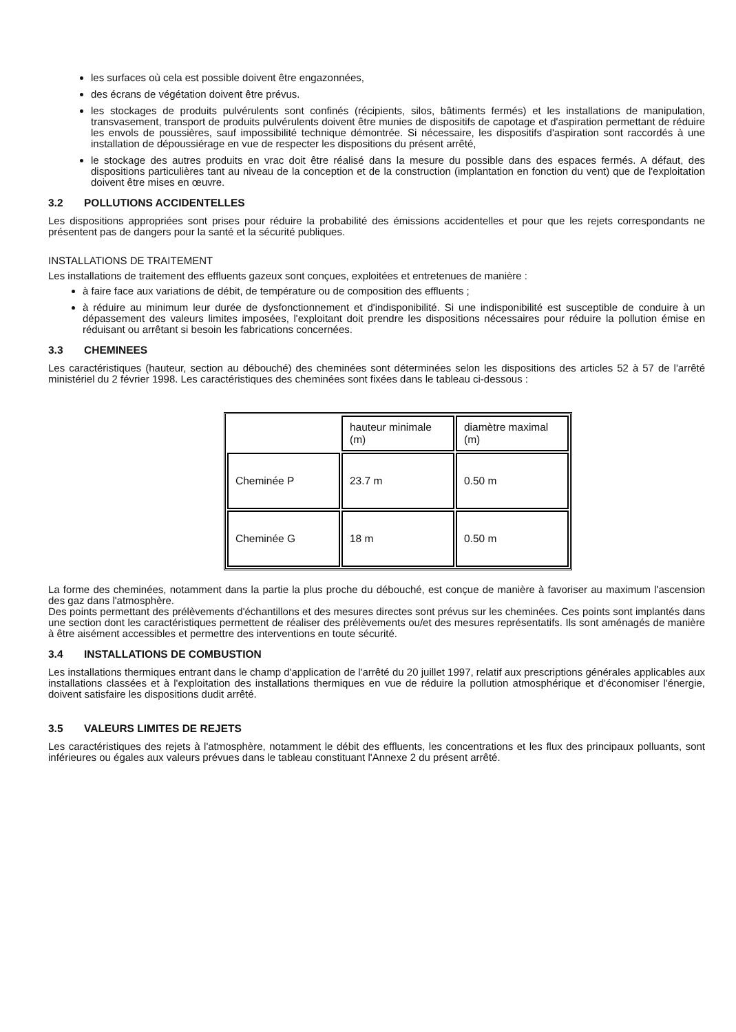les surfaces où cela est possible doivent être engazonnées,
des écrans de végétation doivent être prévus.
les stockages de produits pulvérulents sont confinés (récipients, silos, bâtiments fermés) et les installations de manipulation, transvasement, transport de produits pulvérulents doivent être munies de dispositifs de capotage et d'aspiration permettant de réduire les envols de poussières, sauf impossibilité technique démontrée. Si nécessaire, les dispositifs d'aspiration sont raccordés à une installation de dépoussiérage en vue de respecter les dispositions du présent arrêté,
le stockage des autres produits en vrac doit être réalisé dans la mesure du possible dans des espaces fermés. A défaut, des dispositions particulières tant au niveau de la conception et de la construction (implantation en fonction du vent) que de l'exploitation doivent être mises en œuvre.
3.2 POLLUTIONS ACCIDENTELLES
Les dispositions appropriées sont prises pour réduire la probabilité des émissions accidentelles et pour que les rejets correspondants ne présentent pas de dangers pour la santé et la sécurité publiques.
INSTALLATIONS DE TRAITEMENT
Les installations de traitement des effluents gazeux sont conçues, exploitées et entretenues de manière :
à faire face aux variations de débit, de température ou de composition des effluents ;
à réduire au minimum leur durée de dysfonctionnement et d'indisponibilité. Si une indisponibilité est susceptible de conduire à un dépassement des valeurs limites imposées, l'exploitant doit prendre les dispositions nécessaires pour réduire la pollution émise en réduisant ou arrêtant si besoin les fabrications concernées.
3.3 CHEMINEES
Les caractéristiques (hauteur, section au débouché) des cheminées sont déterminées selon les dispositions des articles 52 à 57 de l'arrêté ministériel du 2 février 1998. Les caractéristiques des cheminées sont fixées dans le tableau ci-dessous :
| | hauteur minimale (m) | diamètre maximal (m) |
| --- | --- | --- |
| Cheminée P | 23.7 m | 0.50 m |
| Cheminée G | 18 m | 0.50 m |
La forme des cheminées, notamment dans la partie la plus proche du débouché, est conçue de manière à favoriser au maximum l'ascension des gaz dans l'atmosphère.
Des points permettant des prélèvements d'échantillons et des mesures directes sont prévus sur les cheminées. Ces points sont implantés dans une section dont les caractéristiques permettent de réaliser des prélèvements ou/et des mesures représentatifs. Ils sont aménagés de manière à être aisément accessibles et permettre des interventions en toute sécurité.
3.4 INSTALLATIONS DE COMBUSTION
Les installations thermiques entrant dans le champ d'application de l'arrêté du 20 juillet 1997, relatif aux prescriptions générales applicables aux installations classées et à l'exploitation des installations thermiques en vue de réduire la pollution atmosphérique et d'économiser l'énergie, doivent satisfaire les dispositions dudit arrêté.
3.5 VALEURS LIMITES DE REJETS
Les caractéristiques des rejets à l'atmosphère, notamment le débit des effluents, les concentrations et les flux des principaux polluants, sont inférieures ou égales aux valeurs prévues dans le tableau constituant l'Annexe 2 du présent arrêté.